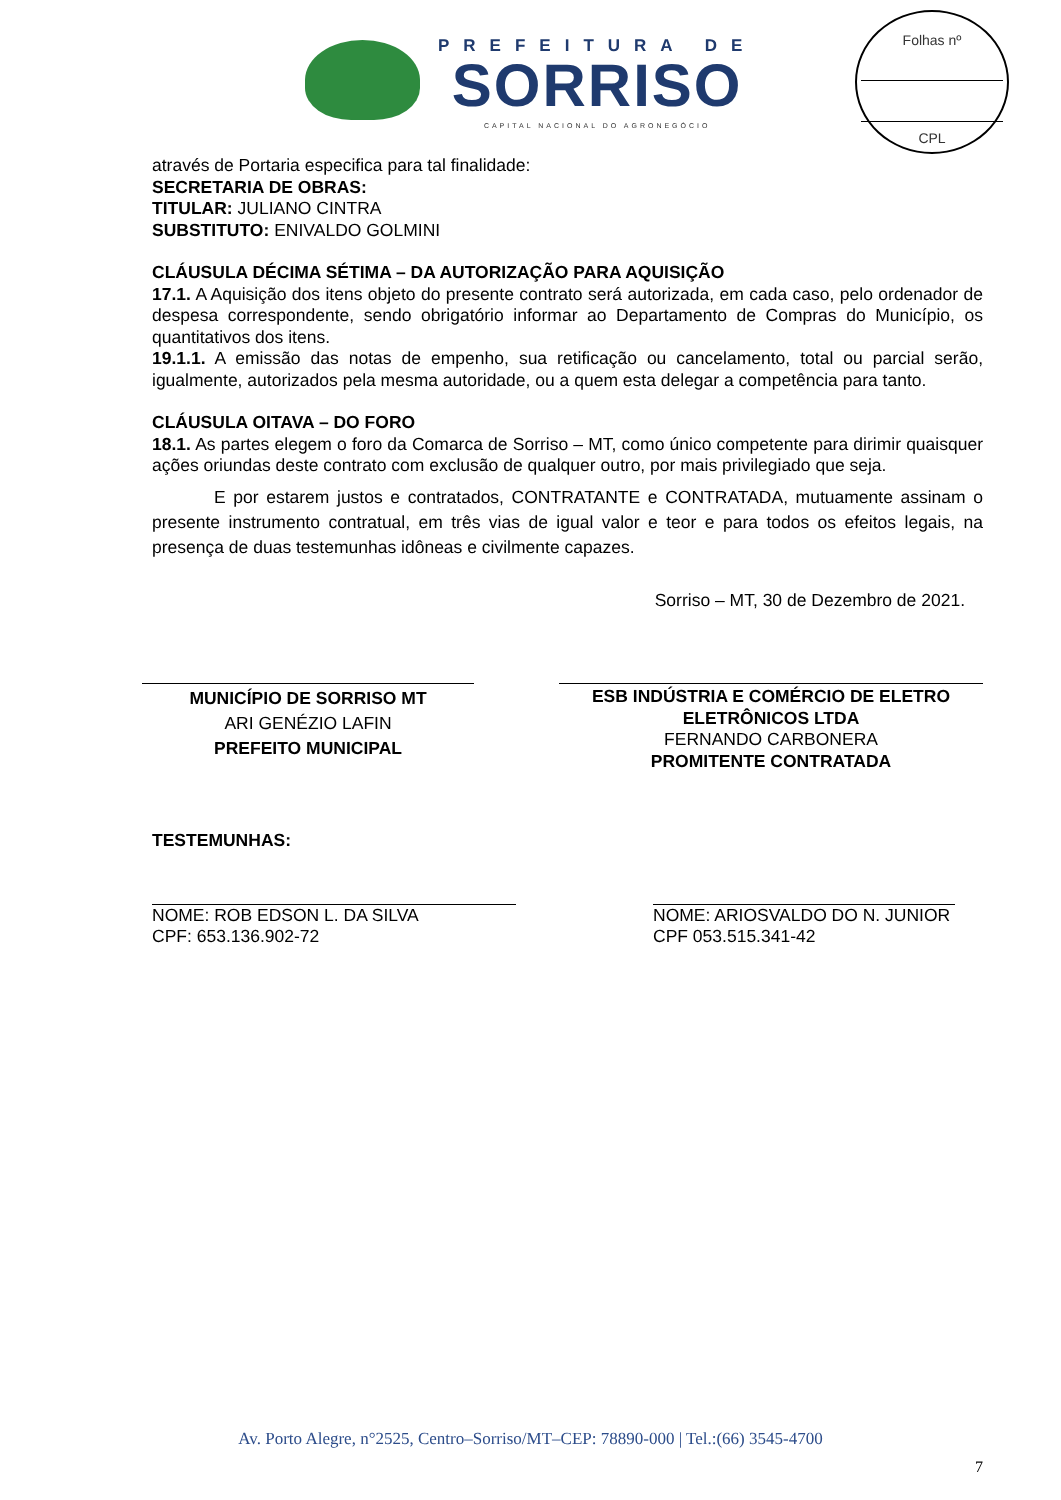PREFEITURA DE
SORRISO
CAPITAL NACIONAL DO AGRONEGÓCIO
Folhas nº
CPL
através de Portaria especifica para tal finalidade:
SECRETARIA DE OBRAS:
TITULAR: JULIANO CINTRA
SUBSTITUTO: ENIVALDO GOLMINI
CLÁUSULA DÉCIMA SÉTIMA – DA AUTORIZAÇÃO PARA AQUISIÇÃO
17.1. A Aquisição dos itens objeto do presente contrato será autorizada, em cada caso, pelo ordenador de despesa correspondente, sendo obrigatório informar ao Departamento de Compras do Município, os quantitativos dos itens.
19.1.1. A emissão das notas de empenho, sua retificação ou cancelamento, total ou parcial serão, igualmente, autorizados pela mesma autoridade, ou a quem esta delegar a competência para tanto.
CLÁUSULA OITAVA – DO FORO
18.1. As partes elegem o foro da Comarca de Sorriso – MT, como único competente para dirimir quaisquer ações oriundas deste contrato com exclusão de qualquer outro, por mais privilegiado que seja.
E por estarem justos e contratados, CONTRATANTE e CONTRATADA, mutuamente assinam o presente instrumento contratual, em três vias de igual valor e teor e para todos os efeitos legais, na presença de duas testemunhas idôneas e civilmente capazes.
Sorriso – MT, 30 de Dezembro de 2021.
MUNICÍPIO DE SORRISO MT
ARI GENÉZIO LAFIN
PREFEITO MUNICIPAL
ESB INDÚSTRIA E COMÉRCIO DE ELETRO ELETRÔNICOS LTDA
FERNANDO CARBONERA
PROMITENTE CONTRATADA
TESTEMUNHAS:
NOME: ROB EDSON L. DA SILVA
CPF: 653.136.902-72
NOME: ARIOSVALDO DO N. JUNIOR
CPF 053.515.341-42
Av. Porto Alegre, n°2525, Centro–Sorriso/MT–CEP: 78890-000 | Tel.:(66) 3545-4700
7